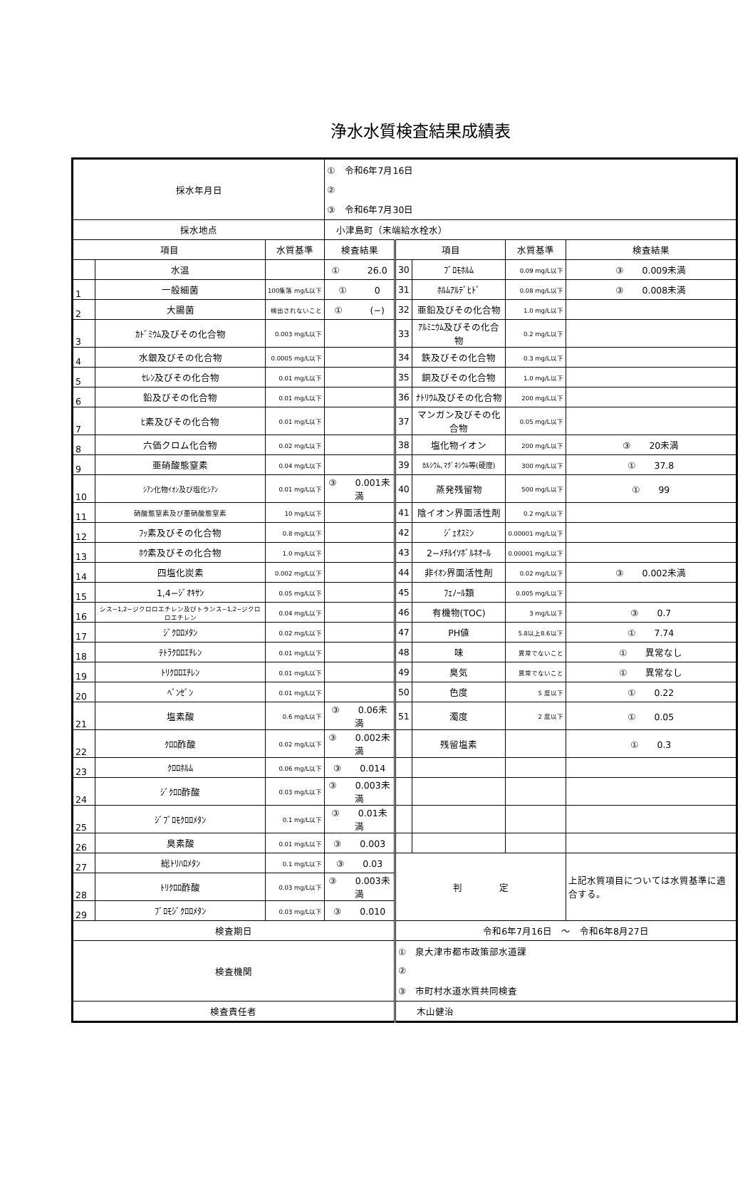浄水水質検査結果成績表
| 採水年月日 | | | ① 令和6年7月16日 | | | | |
| | | | ② | | | | |
| | | | ③ 令和6年7月30日 | | | | |
| 採水地点 | | | 小津島町（末端給水栓水） | | | | |
| 項目 | | 水質基準 | 検査結果 | 項目 | | 水質基準 | 検査結果 |
| | 水温 | | ① 26.0 | 30 | ﾌﾞﾛﾓﾎﾙﾑ | 0.09 mg/L以下 | ③ 0.009未満 |
| 1 | 一般細菌 | 100集落 mg/L以下 | ① 0 | 31 | ﾎﾙﾑｱﾙﾃﾞﾋﾄﾞ | 0.08 mg/L以下 | ③ 0.008未満 |
| 2 | 大腸菌 | 検出されないこと | ① (−) | 32 | 亜鉛及びその化合物 | 1.0 mg/L以下 | |
| 3 | ｶﾄﾞﾐｳﾑ及びその化合物 | 0.003 mg/L以下 | | 33 | ｱﾙﾐﾆｳﾑ及びその化合物 | 0.2 mg/L以下 | |
| 4 | 水銀及びその化合物 | 0.0005 mg/L以下 | | 34 | 鉄及びその化合物 | 0.3 mg/L以下 | |
| 5 | ｾﾚﾝ及びその化合物 | 0.01 mg/L以下 | | 35 | 銅及びその化合物 | 1.0 mg/L以下 | |
| 6 | 鉛及びその化合物 | 0.01 mg/L以下 | | 36 | ﾅﾄﾘｳﾑ及びその化合物 | 200 mg/L以下 | |
| 7 | ﾋ素及びその化合物 | 0.01 mg/L以下 | | 37 | マンガン及びその化合物 | 0.05 mg/L以下 | |
| 8 | 六価クロム化合物 | 0.02 mg/L以下 | | 38 | 塩化物イオン | 200 mg/L以下 | ③ 20未満 |
| 9 | 亜硝酸態窒素 | 0.04 mg/L以下 | | 39 | ｶﾙｼｳﾑ､ﾏｸﾞﾈｼｳﾑ等(硬度) | 300 mg/L以下 | ① 37.8 |
| 10 | ｼｱﾝ化物ｲｵﾝ及び塩化ｼｱﾝ | 0.01 mg/L以下 | ③ 0.001未満 | 40 | 蒸発残留物 | 500 mg/L以下 | ① 99 |
| 11 | 硝酸態窒素及び亜硝酸態窒素 | 10 mg/L以下 | | 41 | 陰イオン界面活性剤 | 0.2 mg/L以下 | |
| 12 | ﾌｯ素及びその化合物 | 0.8 mg/L以下 | | 42 | ｼﾞｪｵｽﾐﾝ | 0.00001 mg/L以下 | |
| 13 | ﾎｳ素及びその化合物 | 1.0 mg/L以下 | | 43 | 2−ﾒﾁﾙｲｿﾎﾞﾙﾈｵｰﾙ | 0.00001 mg/L以下 | |
| 14 | 四塩化炭素 | 0.002 mg/L以下 | | 44 | 非ｲｵﾝ界面活性剤 | 0.02 mg/L以下 | ③ 0.002未満 |
| 15 | 1,4−ｼﾞｵｷｻﾝ | 0.05 mg/L以下 | | 45 | ﾌｪﾉｰﾙ類 | 0.005 mg/L以下 | |
| 16 | シス−1,2−ジクロロエチレン及びトランス−1,2−ジクロロエチレン | 0.04 mg/L以下 | | 46 | 有機物(TOC) | 3 mg/L以下 | ③ 0.7 |
| 17 | ｼﾞｸﾛﾛﾒﾀﾝ | 0.02 mg/L以下 | | 47 | PH値 | 5.8以上8.6以下 | ① 7.74 |
| 18 | ﾃﾄﾗｸﾛﾛｴﾁﾚﾝ | 0.01 mg/L以下 | | 48 | 味 | 異常でないこと | ① 異常なし |
| 19 | ﾄﾘｸﾛﾛｴﾁﾚﾝ | 0.01 mg/L以下 | | 49 | 臭気 | 異常でないこと | ① 異常なし |
| 20 | ﾍﾞﾝｾﾞﾝ | 0.01 mg/L以下 | | 50 | 色度 | 5 度以下 | ① 0.22 |
| 21 | 塩素酸 | 0.6 mg/L以下 | ③ 0.06未満 | 51 | 濁度 | 2 度以下 | ① 0.05 |
| 22 | ｸﾛﾛ酢酸 | 0.02 mg/L以下 | ③ 0.002未満 | | 残留塩素 | | ① 0.3 |
| 23 | ｸﾛﾛﾎﾙﾑ | 0.06 mg/L以下 | ③ 0.014 | | | | |
| 24 | ｼﾞｸﾛﾛ酢酸 | 0.03 mg/L以下 | ③ 0.003未満 | | | | |
| 25 | ｼﾞﾌﾞﾛﾓｸﾛﾛﾒﾀﾝ | 0.1 mg/L以下 | ③ 0.01未満 | | | | |
| 26 | 臭素酸 | 0.01 mg/L以下 | ③ 0.003 | | | | |
| 27 | 総ﾄﾘﾊﾛﾒﾀﾝ | 0.1 mg/L以下 | ③ 0.03 | 判 定 | | | 上記水質項目については水質基準に適合する。 |
| 28 | ﾄﾘｸﾛﾛ酢酸 | 0.03 mg/L以下 | ③ 0.003未満 | | | | |
| 29 | ﾌﾞﾛﾓｼﾞｸﾛﾛﾒﾀﾝ | 0.03 mg/L以下 | ③ 0.010 | | | | |
| 検査期日 | | | | 令和6年7月16日 ～ 令和6年8月27日 | | | |
| 検査機関 | | | | ① 泉大津市都市政策部水道課 | | | |
| | | | | ② | | | |
| | | | | ③ 市町村水道水質共同検査 | | | |
| 検査責任者 | | | | 木山健治 | | | |